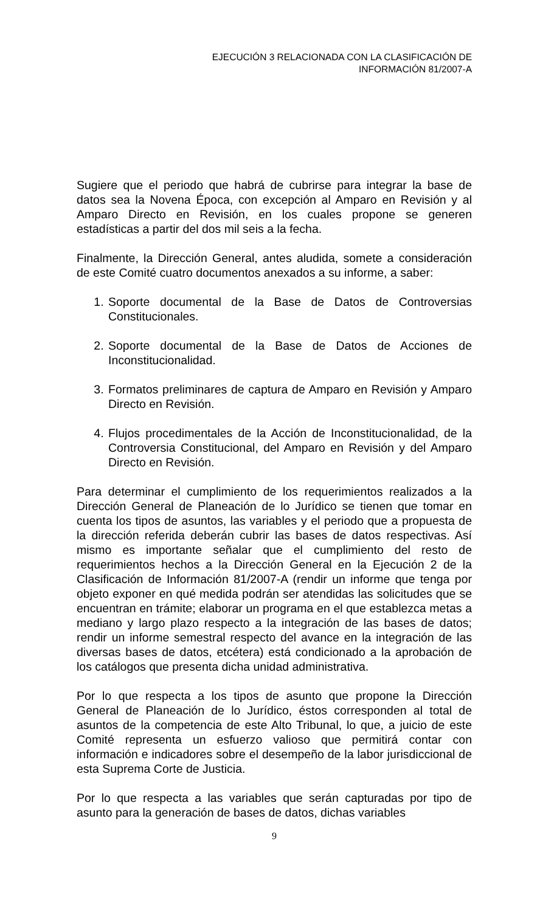EJECUCIÓN 3 RELACIONADA CON LA CLASIFICACIÓN DE
INFORMACIÓN 81/2007-A
Sugiere que el periodo que habrá de cubrirse para integrar la base de datos sea la Novena Época, con excepción al Amparo en Revisión y al Amparo Directo en Revisión, en los cuales propone se generen estadísticas a partir del dos mil seis a la fecha.
Finalmente, la Dirección General, antes aludida, somete a consideración de este Comité cuatro documentos anexados a su informe, a saber:
1. Soporte documental de la Base de Datos de Controversias Constitucionales.
2. Soporte documental de la Base de Datos de Acciones de Inconstitucionalidad.
3. Formatos preliminares de captura de Amparo en Revisión y Amparo Directo en Revisión.
4. Flujos procedimentales de la Acción de Inconstitucionalidad, de la Controversia Constitucional, del Amparo en Revisión y del Amparo Directo en Revisión.
Para determinar el cumplimiento de los requerimientos realizados a la Dirección General de Planeación de lo Jurídico se tienen que tomar en cuenta los tipos de asuntos, las variables y el periodo que a propuesta de la dirección referida deberán cubrir las bases de datos respectivas. Así mismo es importante señalar que el cumplimiento del resto de requerimientos hechos a la Dirección General en la Ejecución 2 de la Clasificación de Información 81/2007-A (rendir un informe que tenga por objeto exponer en qué medida podrán ser atendidas las solicitudes que se encuentran en trámite; elaborar un programa en el que establezca metas a mediano y largo plazo respecto a la integración de las bases de datos; rendir un informe semestral respecto del avance en la integración de las diversas bases de datos, etcétera) está condicionado a la aprobación de los catálogos que presenta dicha unidad administrativa.
Por lo que respecta a los tipos de asunto que propone la Dirección General de Planeación de lo Jurídico, éstos corresponden al total de asuntos de la competencia de este Alto Tribunal, lo que, a juicio de este Comité representa un esfuerzo valioso que permitirá contar con información e indicadores sobre el desempeño de la labor jurisdiccional de esta Suprema Corte de Justicia.
Por lo que respecta a las variables que serán capturadas por tipo de asunto para la generación de bases de datos, dichas variables
9